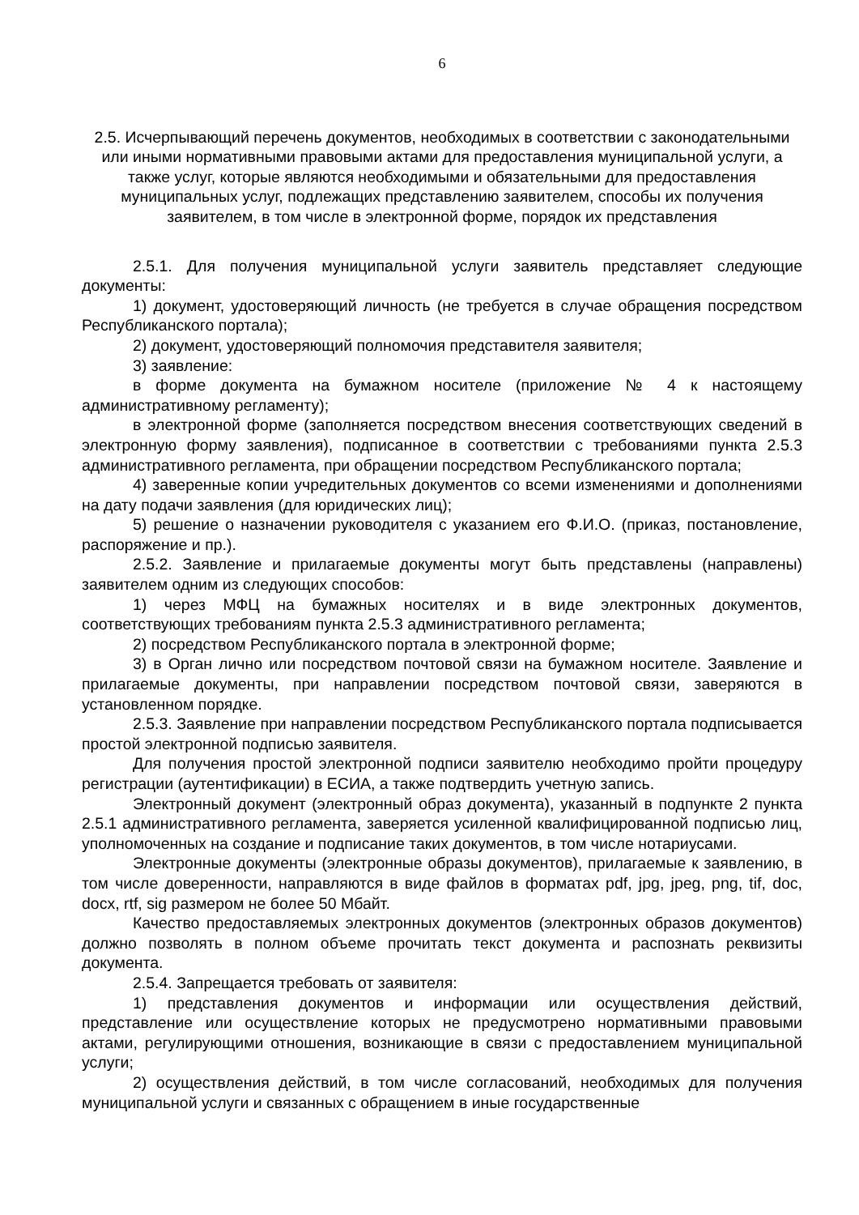6
2.5. Исчерпывающий перечень документов, необходимых в соответствии с законодательными или иными нормативными правовыми актами для предоставления муниципальной услуги, а также услуг, которые являются необходимыми и обязательными для предоставления муниципальных услуг, подлежащих представлению заявителем, способы их получения заявителем, в том числе в электронной форме, порядок их представления
2.5.1. Для получения муниципальной услуги заявитель представляет следующие документы:
1) документ, удостоверяющий личность (не требуется в случае обращения посредством Республиканского портала);
2) документ, удостоверяющий полномочия представителя заявителя;
3) заявление:
в форме документа на бумажном носителе (приложение № 4 к настоящему административному регламенту);
в электронной форме (заполняется посредством внесения соответствующих сведений в электронную форму заявления), подписанное в соответствии с требованиями пункта 2.5.3 административного регламента, при обращении посредством Республиканского портала;
4) заверенные копии учредительных документов со всеми изменениями и дополнениями на дату подачи заявления (для юридических лиц);
5) решение о назначении руководителя с указанием его Ф.И.О. (приказ, постановление, распоряжение и пр.).
2.5.2. Заявление и прилагаемые документы могут быть представлены (направлены) заявителем одним из следующих способов:
1) через МФЦ на бумажных носителях и в виде электронных документов, соответствующих требованиям пункта 2.5.3 административного регламента;
2) посредством Республиканского портала в электронной форме;
3) в Орган лично или посредством почтовой связи на бумажном носителе. Заявление и прилагаемые документы, при направлении посредством почтовой связи, заверяются в установленном порядке.
2.5.3. Заявление при направлении посредством Республиканского портала подписывается простой электронной подписью заявителя.
Для получения простой электронной подписи заявителю необходимо пройти процедуру регистрации (аутентификации) в ЕСИА, а также подтвердить учетную запись.
Электронный документ (электронный образ документа), указанный в подпункте 2 пункта 2.5.1 административного регламента, заверяется усиленной квалифицированной подписью лиц, уполномоченных на создание и подписание таких документов, в том числе нотариусами.
Электронные документы (электронные образы документов), прилагаемые к заявлению, в том числе доверенности, направляются в виде файлов в форматах pdf, jpg, jpeg, png, tif, doc, docx, rtf, sig размером не более 50 Мбайт.
Качество предоставляемых электронных документов (электронных образов документов) должно позволять в полном объеме прочитать текст документа и распознать реквизиты документа.
2.5.4. Запрещается требовать от заявителя:
1) представления документов и информации или осуществления действий, представление или осуществление которых не предусмотрено нормативными правовыми актами, регулирующими отношения, возникающие в связи с предоставлением муниципальной услуги;
2) осуществления действий, в том числе согласований, необходимых для получения муниципальной услуги и связанных с обращением в иные государственные